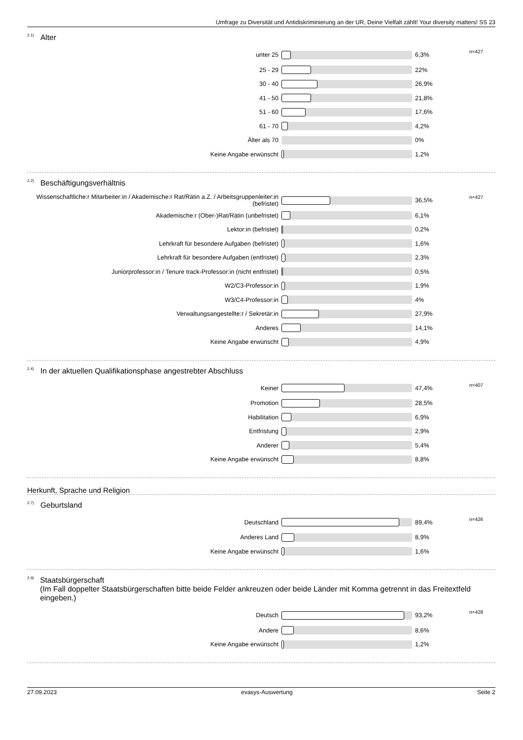Umfrage zu Diversität und Antidiskriminierung an der UR, Deine Vielfalt zählt! Your diversity matters! SS 23
<sup>2.1)</sup> Alter
| unter 25 | | 6,3% | n=427 |
| 25 - 29 | | 22% | |
| 30 - 40 | | 26,9% | |
| 41 - 50 | | 21,8% | |
| 51 - 60 | | 17,6% | |
| 61 - 70 | | 4,2% | |
| Älter als 70 | | 0% | |
| Keine Angabe erwünscht | | 1,2% | |
<sup>2.2)</sup> Beschäftigungsverhältnis
| Wissenschaftliche:r Mitarbeiter:in / Akademische:r Rat/Rätin a.Z. / Arbeitsgruppenleiter:in (befristet) | | 36,5% | n=427 |
| Akademische:r (Ober-)Rat/Rätin (unbefristet) | | 6,1% | |
| Lektor:in (befristet) | | 0,2% | |
| Lehrkraft für besondere Aufgaben (befristet) | | 1,6% | |
| Lehrkraft für besondere Aufgaben (entfristet) | | 2,3% | |
| Juniorprofessor:in / Tenure track-Professor:in (nicht entfristet) | | 0,5% | |
| W2/C3-Professor:in | | 1,9% | |
| W3/C4-Professor:in | | 4% | |
| Verwaltungsangestellte:r / Sekretär:in | | 27,9% | |
| Anderes | | 14,1% | |
| Keine Angabe erwünscht | | 4,9% | |
<sup>2.4)</sup> In der aktuellen Qualifikationsphase angestrebter Abschluss
| Keiner | | 47,4% | n=407 |
| Promotion | | 28,5% | |
| Habilitation | | 6,9% | |
| Entfristung | | 2,9% | |
| Anderer | | 5,4% | |
| Keine Angabe erwünscht | | 8,8% | |
Herkunft, Sprache und Religion
<sup>2.7)</sup> Geburtsland
| Deutschland | | 89,4% | n=426 |
| Anderes Land | | 8,9% | |
| Keine Angabe erwünscht | | 1,6% | |
<sup>2.9)</sup> Staatsbürgerschaft
(Im Fall doppelter Staatsbürgerschaften bitte beide Felder ankreuzen oder beide Länder mit Komma getrennt in das Freitextfeld eingeben.)
| Deutsch | | 93,2% | n=428 |
| Andere | | 8,6% | |
| Keine Angabe erwünscht | | 1,2% | |
27.09.2023 evasys-Auswertung Seite 2